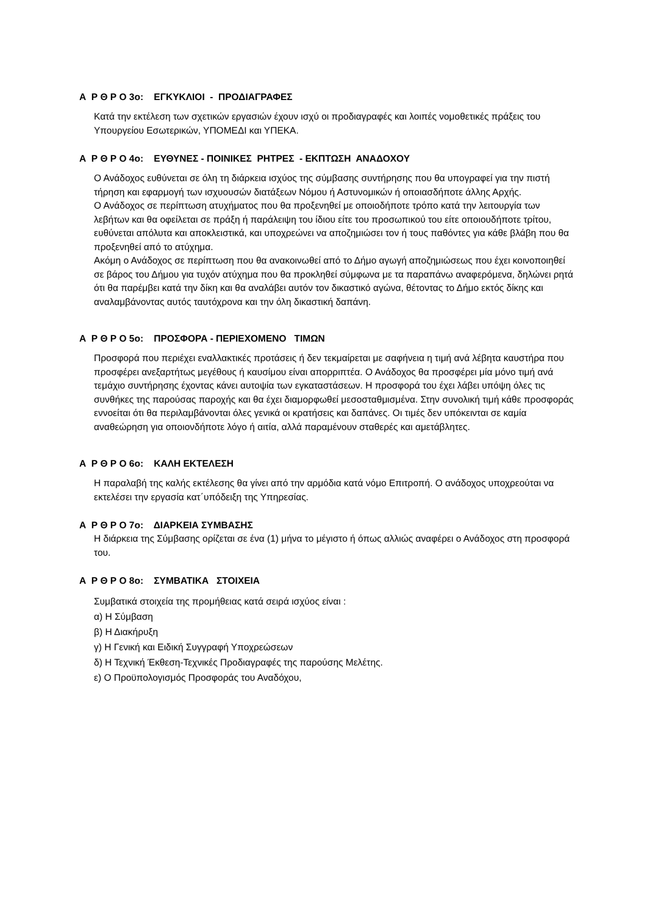Α Ρ Θ Ρ Ο 3ο: ΕΓΚΥΚΛΙΟΙ - ΠΡΟΔΙΑΓΡΑΦΕΣ
Κατά την εκτέλεση των σχετικών εργασιών έχουν ισχύ οι προδιαγραφές και λοιπές νομοθετικές πράξεις του Υπουργείου Εσωτερικών, ΥΠΟΜΕΔΙ και ΥΠΕΚΑ.
Α Ρ Θ Ρ Ο 4ο: ΕΥΘΥΝΕΣ - ΠΟΙΝΙΚΕΣ ΡΗΤΡΕΣ - ΕΚΠΤΩΣΗ ΑΝΑΔΟΧΟΥ
Ο Ανάδοχος ευθύνεται σε όλη τη διάρκεια ισχύος της σύμβασης συντήρησης που θα υπογραφεί για την πιστή τήρηση και εφαρμογή των ισχυουσών διατάξεων Νόμου ή Αστυνομικών ή οποιασδήποτε άλλης Αρχής.
Ο Ανάδοχος σε περίπτωση ατυχήματος που θα προξενηθεί με οποιοδήποτε τρόπο κατά την λειτουργία των λεβήτων και θα οφείλεται σε πράξη ή παράλειψη του ίδιου είτε του προσωπικού του είτε οποιουδήποτε τρίτου, ευθύνεται απόλυτα και αποκλειστικά, και υποχρεώνει να αποζημιώσει τον ή τους παθόντες για κάθε βλάβη που θα προξενηθεί από το ατύχημα.
Ακόμη ο Ανάδοχος σε περίπτωση που θα ανακοινωθεί από το Δήμο αγωγή αποζημιώσεως που έχει κοινοποιηθεί σε βάρος του Δήμου για τυχόν ατύχημα που θα προκληθεί σύμφωνα με τα παραπάνω αναφερόμενα, δηλώνει ρητά ότι θα παρέμβει κατά την δίκη και θα αναλάβει αυτόν τον δικαστικό αγώνα, θέτοντας το Δήμο εκτός δίκης και αναλαμβάνοντας αυτός ταυτόχρονα και την όλη δικαστική δαπάνη.
Α Ρ Θ Ρ Ο 5ο: ΠΡΟΣΦΟΡΑ - ΠΕΡΙΕΧΟΜΕΝΟ ΤΙΜΩΝ
Προσφορά που περιέχει εναλλακτικές προτάσεις ή δεν τεκμαίρεται με σαφήνεια η τιμή ανά λέβητα καυστήρα που προσφέρει ανεξαρτήτως μεγέθους ή καυσίμου είναι απορριπτέα. Ο Ανάδοχος θα προσφέρει μία μόνο τιμή ανά τεμάχιο συντήρησης έχοντας κάνει αυτοψία των εγκαταστάσεων. Η προσφορά του έχει λάβει υπόψη όλες τις συνθήκες της παρούσας παροχής και θα έχει διαμορφωθεί μεσοσταθμισμένα. Στην συνολική τιμή κάθε προσφοράς εννοείται ότι θα περιλαμβάνονται όλες γενικά οι κρατήσεις και δαπάνες. Οι τιμές δεν υπόκεινται σε καμία αναθεώρηση για οποιονδήποτε λόγο ή αιτία, αλλά παραμένουν σταθερές και αμετάβλητες.
Α Ρ Θ Ρ Ο 6ο: ΚΑΛΗ ΕΚΤΕΛΕΣΗ
Η παραλαβή της καλής εκτέλεσης θα γίνει από την αρμόδια κατά νόμο Επιτροπή. Ο ανάδοχος υποχρεούται να εκτελέσει την εργασία κατ΄υπόδειξη της Υπηρεσίας.
Α Ρ Θ Ρ Ο 7ο: ΔΙΑΡΚΕΙΑ ΣΥΜΒΑΣΗΣ
Η διάρκεια της Σύμβασης ορίζεται σε ένα (1) μήνα το μέγιστο ή όπως αλλιώς αναφέρει ο Ανάδοχος στη προσφορά του.
Α Ρ Θ Ρ Ο 8ο: ΣΥΜΒΑΤΙΚΑ ΣΤΟΙΧΕΙΑ
Συμβατικά στοιχεία της προμήθειας κατά σειρά ισχύος είναι :
α) Η Σύμβαση
β) Η Διακήρυξη
γ) Η Γενική και Ειδική Συγγραφή Υποχρεώσεων
δ) Η Τεχνική Έκθεση-Τεχνικές Προδιαγραφές της παρούσης Μελέτης.
ε) Ο Προϋπολογισμός Προσφοράς του Αναδόχου,